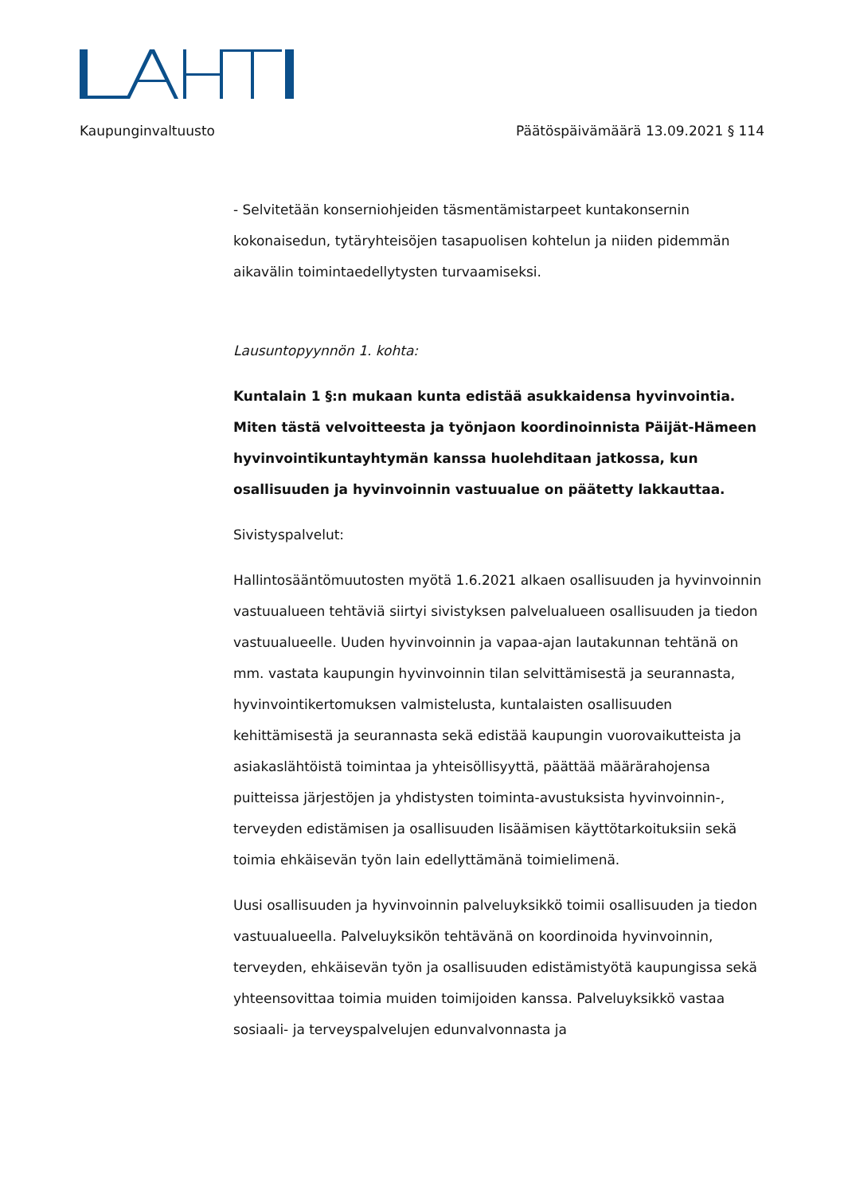Kaupunginvaltuusto Päätöspäivämäärä 13.09.2021 § 114
- Selvitetään konserniohjeiden täsmentämistarpeet kuntakonsernin kokonaisedun, tytäryhteisöjen tasapuolisen kohtelun ja niiden pidemmän aikavälin toimintaedellytysten turvaamiseksi.
Lausuntopyynnön 1. kohta:
Kuntalain 1 §:n mukaan kunta edistää asukkaidensa hyvinvointia. Miten tästä velvoitteesta ja työnjaon koordinoinnista Päijät-Hämeen hyvinvointikuntayhtymän kanssa huolehditaan jatkossa, kun osallisuuden ja hyvinvoinnin vastuualue on päätetty lakkauttaa.
Sivistyspalvelut:
Hallintosääntömuutosten myötä 1.6.2021 alkaen osallisuuden ja hyvinvoinnin vastuualueen tehtäviä siirtyi sivistyksen palvelualueen osallisuuden ja tiedon vastuualueelle. Uuden hyvinvoinnin ja vapaa-ajan lautakunnan tehtänä on mm. vastata kaupungin hyvinvoinnin tilan selvittämisestä ja seurannasta, hyvinvointikertomuksen valmistelusta, kuntalaisten osallisuuden kehittämisestä ja seurannasta sekä edistää kaupungin vuorovaikutteista ja asiakaslähtöistä toimintaa ja yhteisöllisyyttä, päättää määrärahojensa puitteissa järjestöjen ja yhdistysten toiminta-avustuksista hyvinvoinnin-, terveyden edistämisen ja osallisuuden lisäämisen käyttötarkoituksiin sekä toimia ehkäisevän työn lain edellyttämänä toimielimenä.
Uusi osallisuuden ja hyvinvoinnin palveluyksikkö toimii osallisuuden ja tiedon vastuualueella. Palveluyksikön tehtävänä on koordinoida hyvinvoinnin, terveyden, ehkäisevän työn ja osallisuuden edistämistyötä kaupungissa sekä yhteensovittaa toimia muiden toimijoiden kanssa. Palveluyksikkö vastaa sosiaali- ja terveyspalvelujen edunvalvonnasta ja